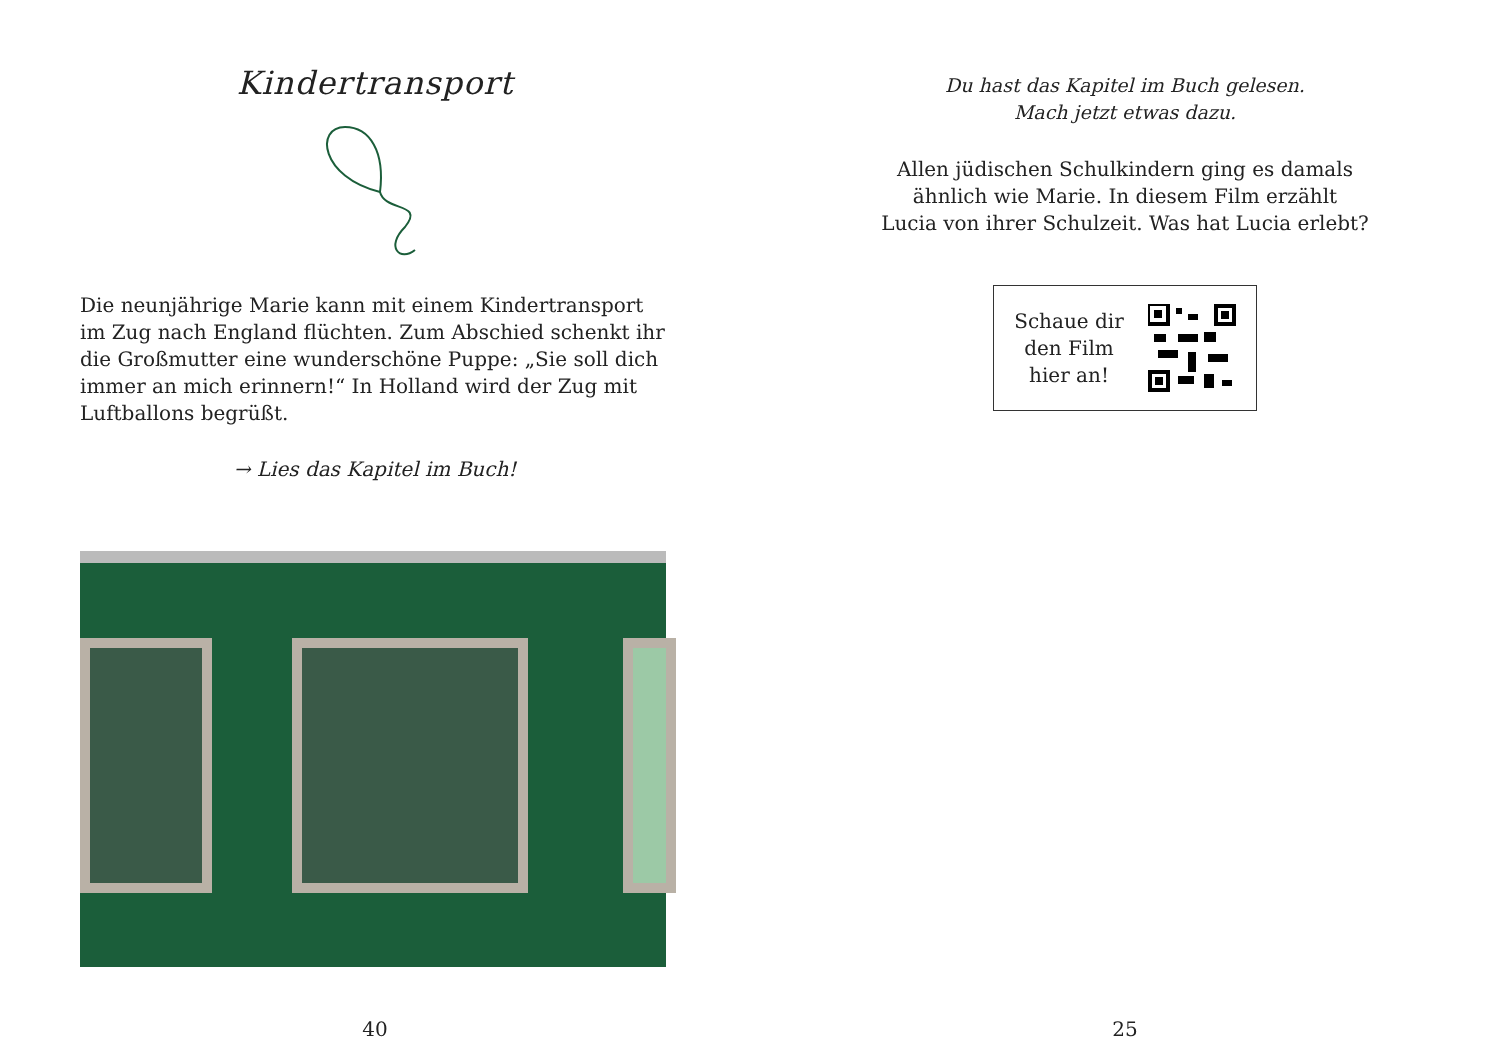Kindertransport
Die neunjährige Marie kann mit einem Kindertransport im Zug nach England flüchten. Zum Abschied schenkt ihr die Großmutter eine wunderschöne Puppe: „Sie soll dich immer an mich erinnern!“ In Holland wird der Zug mit Luftballons begrüßt.
→ Lies das Kapitel im Buch!
40
Du hast das Kapitel im Buch gelesen.
Mach jetzt etwas dazu.
Allen jüdischen Schulkindern ging es damals
ähnlich wie Marie. In diesem Film erzählt
Lucia von ihrer Schulzeit. Was hat Lucia erlebt?
Schaue dir
den Film
hier an!
25